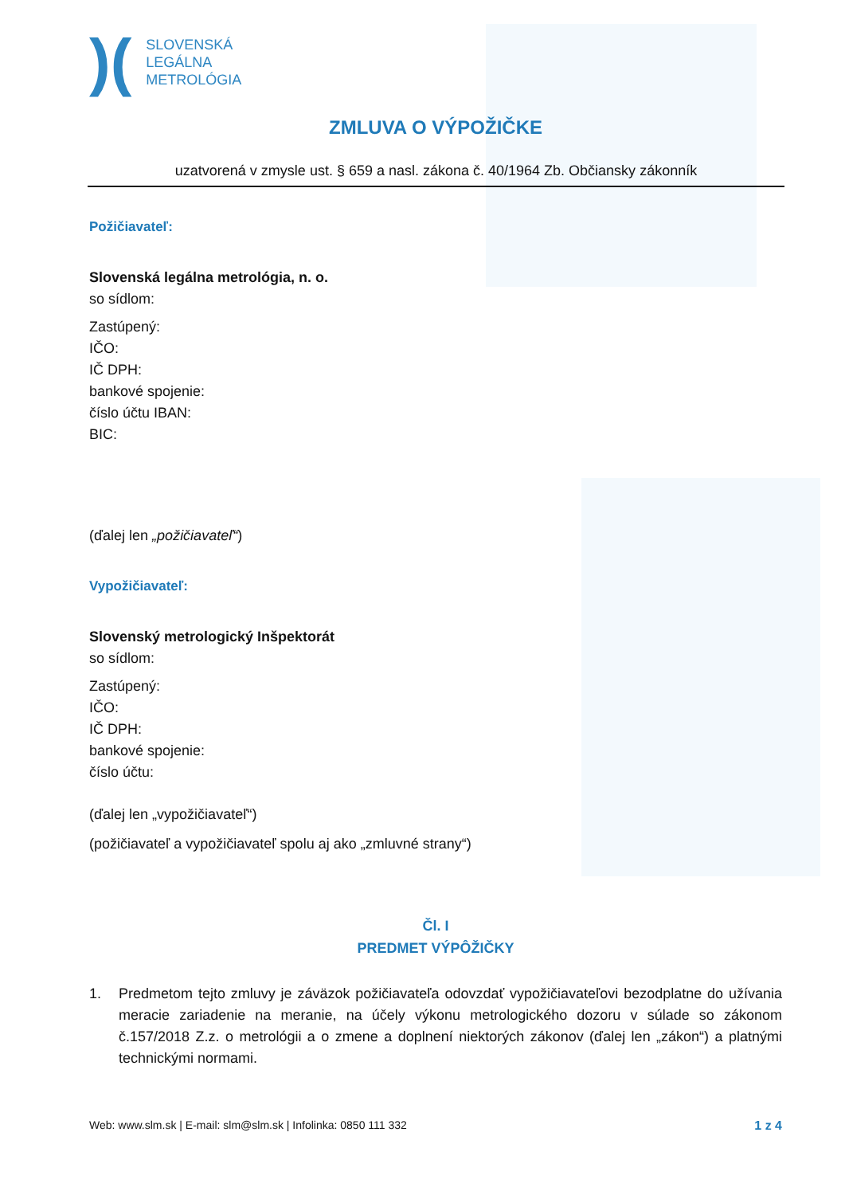)(
SLOVENSKÁ
LEGÁLNA
METROLÓGIA
ZMLUVA O VÝPOŽIČKE
uzatvorená v zmysle ust. § 659 a nasl. zákona č. 40/1964 Zb. Občiansky zákonník
Požičiavateľ:
Slovenská legálna metrológia, n. o.
so sídlom:
Zastúpený:
IČO:
IČ DPH:
bankové spojenie:
číslo účtu IBAN:
BIC:
(ďalej len „požičiavateľ“)
Vypožičiavateľ:
Slovenský metrologický Inšpektorát
so sídlom:
Zastúpený:
IČO:
IČ DPH:
bankové spojenie:
číslo účtu:
(ďalej len „vypožičiavateľ“)
(požičiavateľ a vypožičiavateľ spolu aj ako „zmluvné strany“)
Čl. I
PREDMET VÝPÔŽIČKY
1. Predmetom tejto zmluvy je záväzok požičiavateľa odovzdať vypožičiavateľovi bezodplatne do užívania meracie zariadenie na meranie, na účely výkonu metrologického dozoru v súlade so zákonom č.157/2018 Z.z. o metrológii a o zmene a doplnení niektorých zákonov (ďalej len „zákon“) a platnými technickými normami.
Web: www.slm.sk | E-mail: slm@slm.sk | Infolinka: 0850 111 332 1 z 4